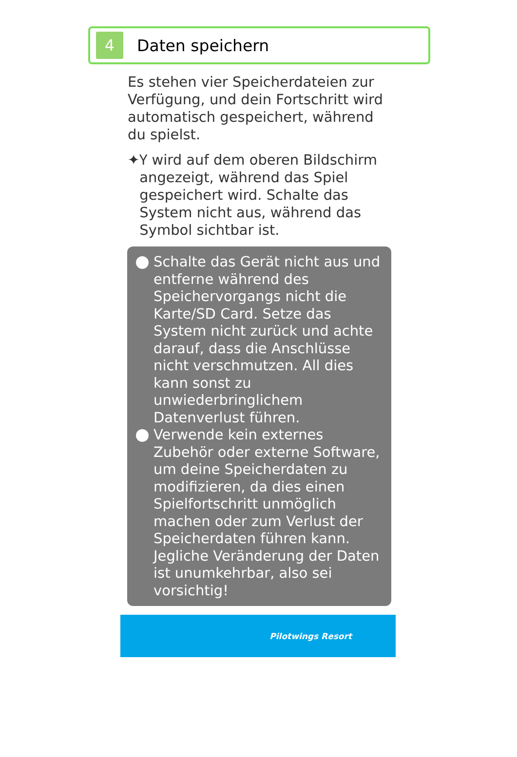4
Daten speichern
Es stehen vier Speicherdateien zur Verfügung, und dein Fortschritt wird automatisch gespeichert, während du spielst.
✦ Ⲩ wird auf dem oberen Bildschirm angezeigt, während das Spiel gespeichert wird. Schalte das System nicht aus, während das Symbol sichtbar ist.
Schalte das Gerät nicht aus und entferne während des Speichervorgangs nicht die Karte/SD Card. Setze das System nicht zurück und achte darauf, dass die Anschlüsse nicht verschmutzen. All dies kann sonst zu unwiederbringlichem Datenverlust führen.
Verwende kein externes Zubehör oder externe Software, um deine Speicherdaten zu modifizieren, da dies einen Spielfortschritt unmöglich machen oder zum Verlust der Speicherdaten führen kann. Jegliche Veränderung der Daten ist unumkehrbar, also sei vorsichtig!
Pilotwings Resort